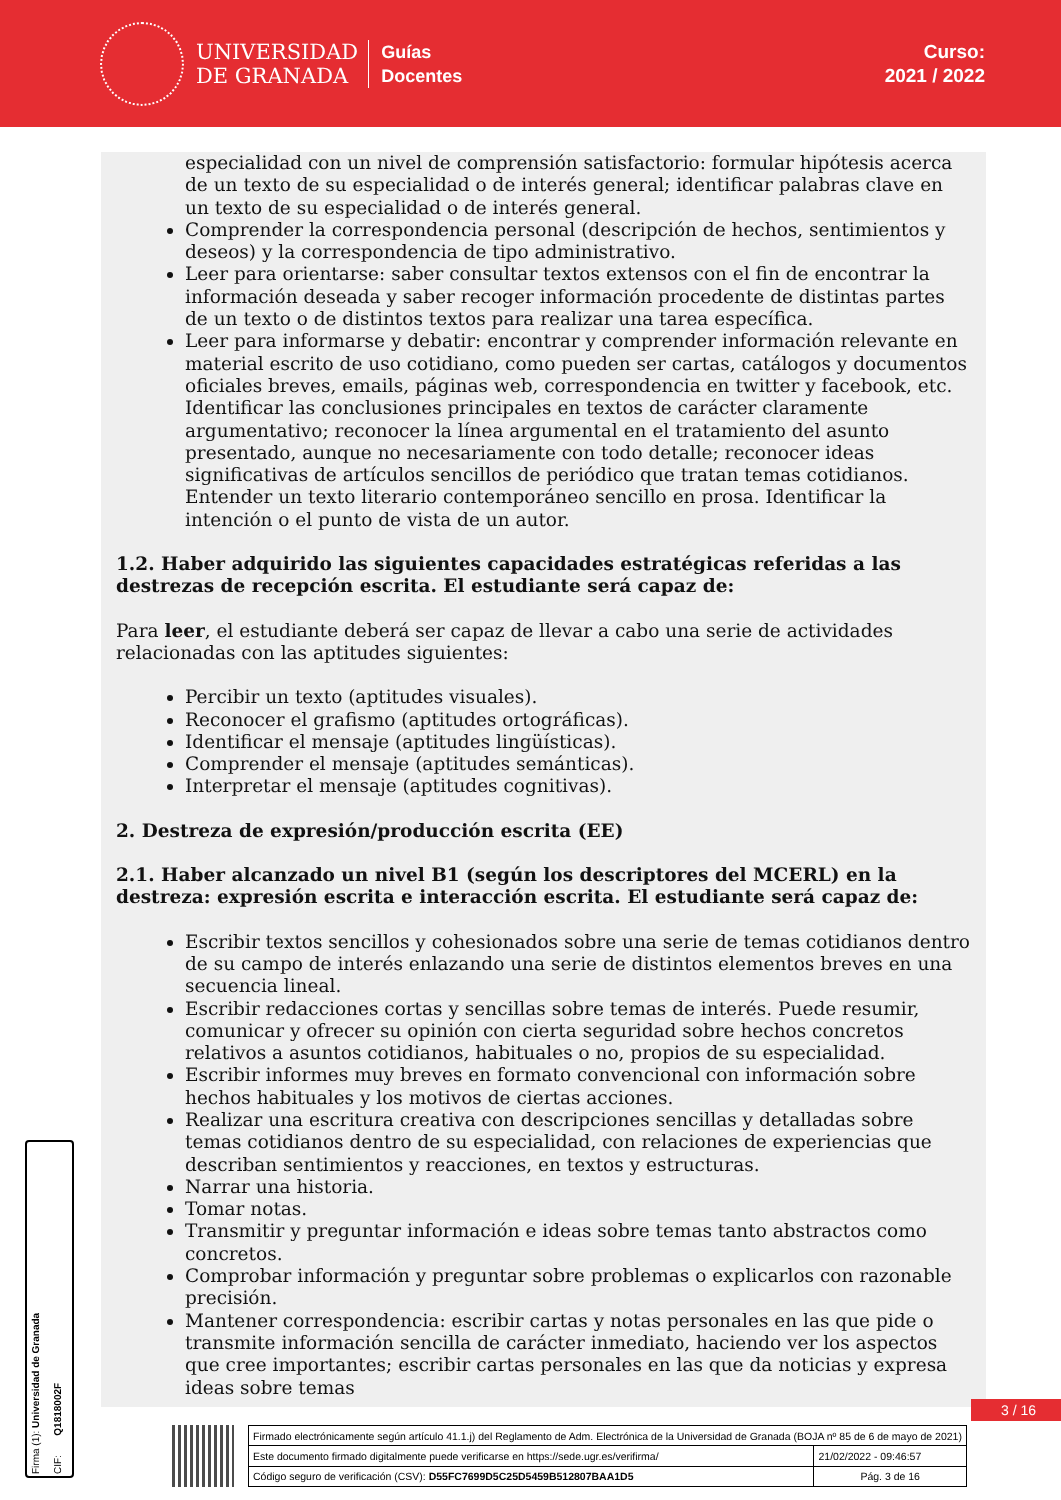UNIVERSIDAD
DE GRANADA
Guías
Docentes
Curso:
2021 / 2022
especialidad con un nivel de comprensión satisfactorio: formular hipótesis acerca de un texto de su especialidad o de interés general; identificar palabras clave en un texto de su especialidad o de interés general.
Comprender la correspondencia personal (descripción de hechos, sentimientos y deseos) y la correspondencia de tipo administrativo.
Leer para orientarse: saber consultar textos extensos con el fin de encontrar la información deseada y saber recoger información procedente de distintas partes de un texto o de distintos textos para realizar una tarea específica.
Leer para informarse y debatir: encontrar y comprender información relevante en material escrito de uso cotidiano, como pueden ser cartas, catálogos y documentos oficiales breves, emails, páginas web, correspondencia en twitter y facebook, etc. Identificar las conclusiones principales en textos de carácter claramente argumentativo; reconocer la línea argumental en el tratamiento del asunto presentado, aunque no necesariamente con todo detalle; reconocer ideas significativas de artículos sencillos de periódico que tratan temas cotidianos. Entender un texto literario contemporáneo sencillo en prosa. Identificar la intención o el punto de vista de un autor.
1.2. Haber adquirido las siguientes capacidades estratégicas referidas a las destrezas de recepción escrita. El estudiante será capaz de:
Para leer, el estudiante deberá ser capaz de llevar a cabo una serie de actividades relacionadas con las aptitudes siguientes:
Percibir un texto (aptitudes visuales).
Reconocer el grafismo (aptitudes ortográficas).
Identificar el mensaje (aptitudes lingüísticas).
Comprender el mensaje (aptitudes semánticas).
Interpretar el mensaje (aptitudes cognitivas).
2. Destreza de expresión/producción escrita (EE)
2.1. Haber alcanzado un nivel B1 (según los descriptores del MCERL) en la destreza: expresión escrita e interacción escrita. El estudiante será capaz de:
Escribir textos sencillos y cohesionados sobre una serie de temas cotidianos dentro de su campo de interés enlazando una serie de distintos elementos breves en una secuencia lineal.
Escribir redacciones cortas y sencillas sobre temas de interés. Puede resumir, comunicar y ofrecer su opinión con cierta seguridad sobre hechos concretos relativos a asuntos cotidianos, habituales o no, propios de su especialidad.
Escribir informes muy breves en formato convencional con información sobre hechos habituales y los motivos de ciertas acciones.
Realizar una escritura creativa con descripciones sencillas y detalladas sobre temas cotidianos dentro de su especialidad, con relaciones de experiencias que describan sentimientos y reacciones, en textos y estructuras.
Narrar una historia.
Tomar notas.
Transmitir y preguntar información e ideas sobre temas tanto abstractos como concretos.
Comprobar información y preguntar sobre problemas o explicarlos con razonable precisión.
Mantener correspondencia: escribir cartas y notas personales en las que pide o transmite información sencilla de carácter inmediato, haciendo ver los aspectos que cree importantes; escribir cartas personales en las que da noticias y expresa ideas sobre temas
Firma (1): Universidad de Granada
CIF: Q1818002F
3 / 16
| Firmado electrónicamente según artículo 41.1.j) del Reglamento de Adm. Electrónica de la Universidad de Granada (BOJA nº 85 de 6 de mayo de 2021) | |
| Este documento firmado digitalmente puede verificarse en https://sede.ugr.es/verifirma/ | 21/02/2022 - 09:46:57 |
| Código seguro de verificación (CSV): D55FC7699D5C25D5459B512807BAA1D5 | Pág. 3 de 16 |